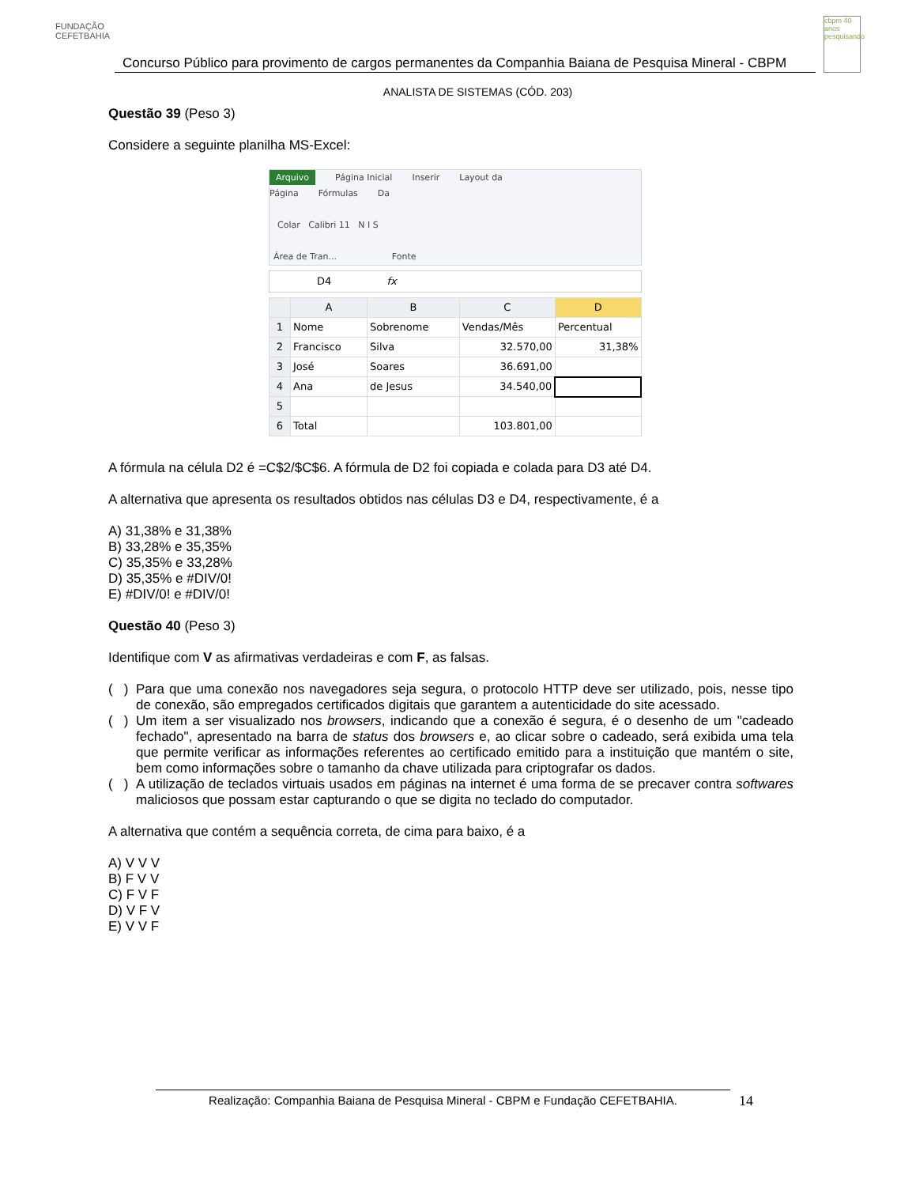FUNDAÇÃO CEFETBAHIA
Concurso Público para provimento de cargos permanentes da Companhia Baiana de Pesquisa Mineral - CBPM
cbpm 40 anos pesquisando
ANALISTA DE SISTEMAS (CÓD. 203)
Questão 39 (Peso 3)
Considere a seguinte planilha MS-Excel:
Arquivo Página Inicial Inserir Layout da Página Fórmulas Da
Colar Calibri 11 N I S
Área de Tran... Fonte
D4 fx
| | A | B | C | D |
| --- | --- | --- | --- | --- |
| 1 | Nome | Sobrenome | Vendas/Mês | Percentual |
| 2 | Francisco | Silva | 32.570,00 | 31,38% |
| 3 | José | Soares | 36.691,00 | |
| 4 | Ana | de Jesus | 34.540,00 | |
| 5 | | | | |
| 6 | Total | | 103.801,00 | |
A fórmula na célula D2 é =C$2/$C$6. A fórmula de D2 foi copiada e colada para D3 até D4.
A alternativa que apresenta os resultados obtidos nas células D3 e D4, respectivamente, é a
A) 31,38% e 31,38%
B) 33,28% e 35,35%
C) 35,35% e 33,28%
D) 35,35% e #DIV/0!
E) #DIV/0! e #DIV/0!
Questão 40 (Peso 3)
Identifique com V as afirmativas verdadeiras e com F, as falsas.
( ) Para que uma conexão nos navegadores seja segura, o protocolo HTTP deve ser utilizado, pois, nesse tipo de conexão, são empregados certificados digitais que garantem a autenticidade do site acessado.
( ) Um item a ser visualizado nos browsers, indicando que a conexão é segura, é o desenho de um "cadeado fechado", apresentado na barra de status dos browsers e, ao clicar sobre o cadeado, será exibida uma tela que permite verificar as informações referentes ao certificado emitido para a instituição que mantém o site, bem como informações sobre o tamanho da chave utilizada para criptografar os dados.
( ) A utilização de teclados virtuais usados em páginas na internet é uma forma de se precaver contra softwares maliciosos que possam estar capturando o que se digita no teclado do computador.
A alternativa que contém a sequência correta, de cima para baixo, é a
A) V V V
B) F V V
C) F V F
D) V F V
E) V V F
Realização: Companhia Baiana de Pesquisa Mineral - CBPM e Fundação CEFETBAHIA. 14